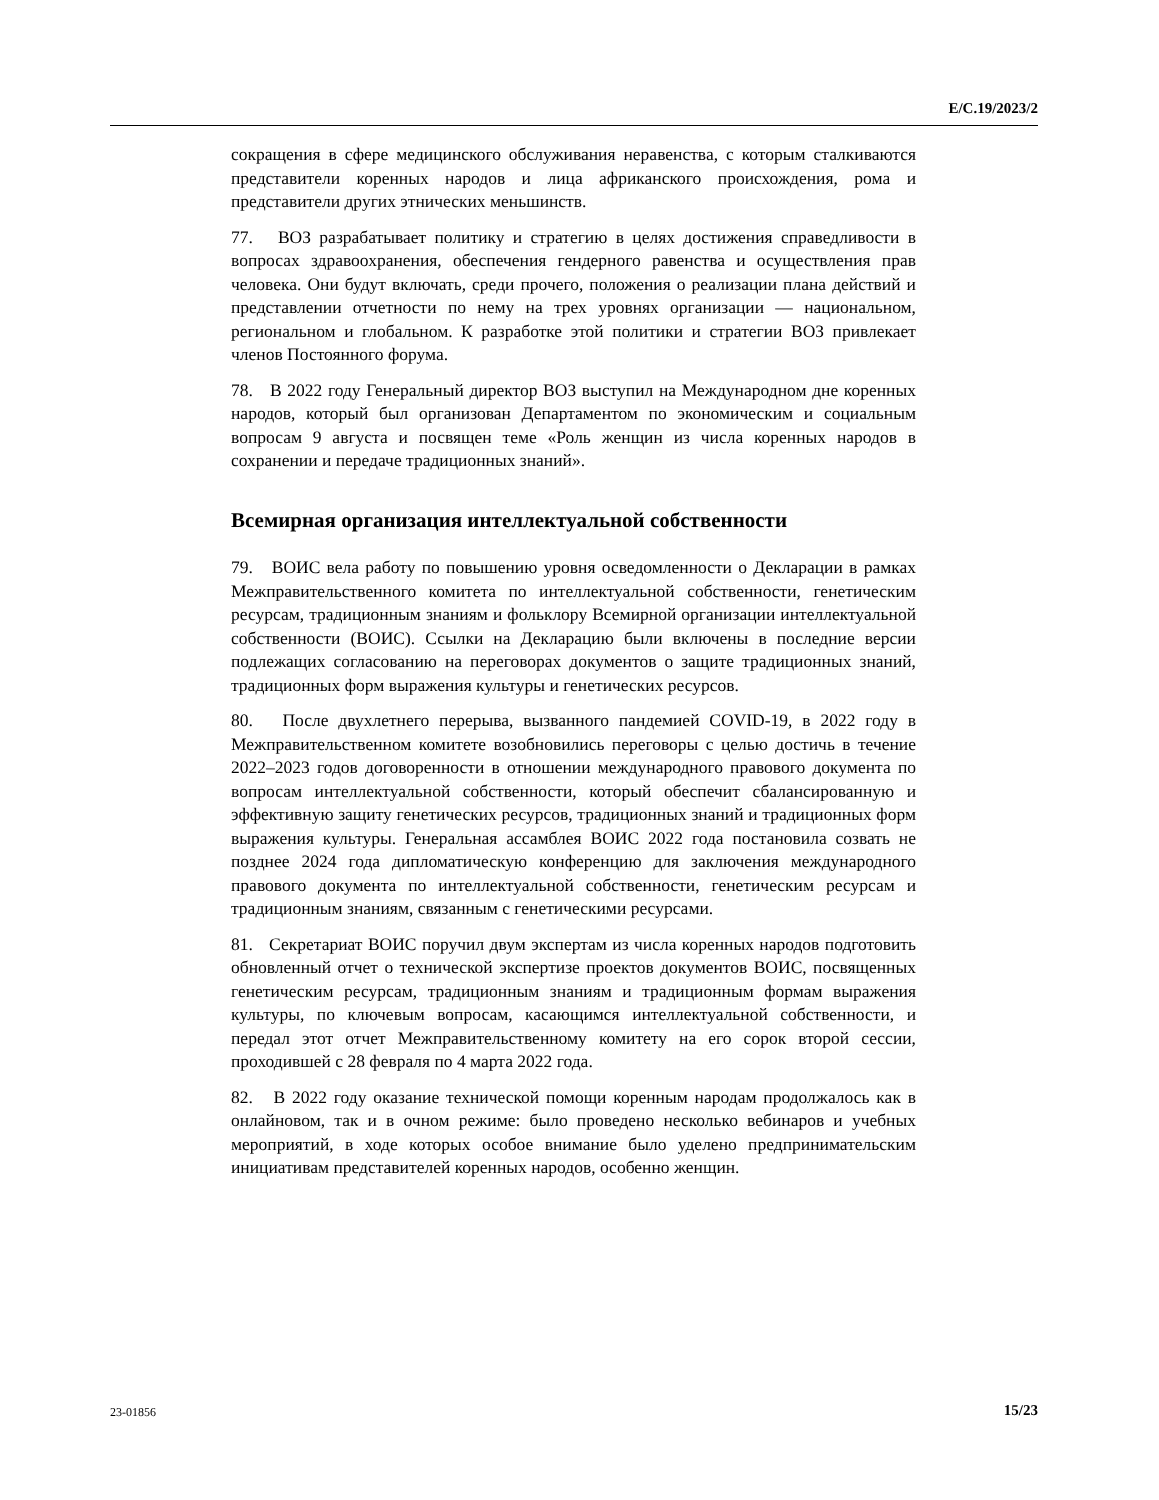E/C.19/2023/2
сокращения в сфере медицинского обслуживания неравенства, с которым сталкиваются представители коренных народов и лица африканского происхождения, рома и представители других этнических меньшинств.
77. ВОЗ разрабатывает политику и стратегию в целях достижения справедливости в вопросах здравоохранения, обеспечения гендерного равенства и осуществления прав человека. Они будут включать, среди прочего, положения о реализации плана действий и представлении отчетности по нему на трех уровнях организации — национальном, региональном и глобальном. К разработке этой политики и стратегии ВОЗ привлекает членов Постоянного форума.
78. В 2022 году Генеральный директор ВОЗ выступил на Международном дне коренных народов, который был организован Департаментом по экономическим и социальным вопросам 9 августа и посвящен теме «Роль женщин из числа коренных народов в сохранении и передаче традиционных знаний».
Всемирная организация интеллектуальной собственности
79. ВОИС вела работу по повышению уровня осведомленности о Декларации в рамках Межправительственного комитета по интеллектуальной собственности, генетическим ресурсам, традиционным знаниям и фольклору Всемирной организации интеллектуальной собственности (ВОИС). Ссылки на Декларацию были включены в последние версии подлежащих согласованию на переговорах документов о защите традиционных знаний, традиционных форм выражения культуры и генетических ресурсов.
80. После двухлетнего перерыва, вызванного пандемией COVID-19, в 2022 году в Межправительственном комитете возобновились переговоры с целью достичь в течение 2022–2023 годов договоренности в отношении международного правового документа по вопросам интеллектуальной собственности, который обеспечит сбалансированную и эффективную защиту генетических ресурсов, традиционных знаний и традиционных форм выражения культуры. Генеральная ассамблея ВОИС 2022 года постановила созвать не позднее 2024 года дипломатическую конференцию для заключения международного правового документа по интеллектуальной собственности, генетическим ресурсам и традиционным знаниям, связанным с генетическими ресурсами.
81. Секретариат ВОИС поручил двум экспертам из числа коренных народов подготовить обновленный отчет о технической экспертизе проектов документов ВОИС, посвященных генетическим ресурсам, традиционным знаниям и традиционным формам выражения культуры, по ключевым вопросам, касающимся интеллектуальной собственности, и передал этот отчет Межправительственному комитету на его сорок второй сессии, проходившей с 28 февраля по 4 марта 2022 года.
82. В 2022 году оказание технической помощи коренным народам продолжалось как в онлайновом, так и в очном режиме: было проведено несколько вебинаров и учебных мероприятий, в ходе которых особое внимание было уделено предпринимательским инициативам представителей коренных народов, особенно женщин.
23-01856 15/23